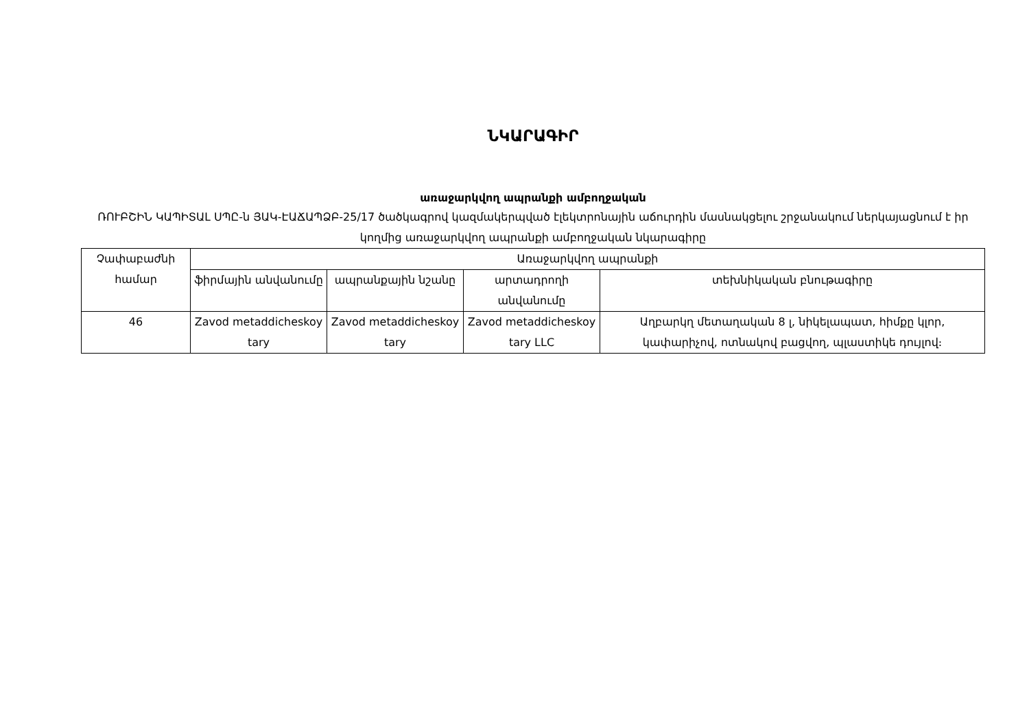ՆԿԱՐԱԳԻՐ
առաջարկվող ապրանքի ամբողջական
ՌՈՒԲՇԻՆ ԿԱՊԻՏԱԼ ՍՊԸ-ն ՅԱԿ-ԷԱՃԱՊՁԲ-25/17 ծածկագրով կազմակերպված էլեկտրոնային աճուրդին մասնակցելու շրջանակում ներկայացնում է իր կողմից առաջարկվող ապրանքի ամբողջական նկարագիրը
| Չափաբաժնի համար | Առաջարկվող ապրանքի | | | |
| --- | --- | --- | --- | --- |
| | ֆիրմային անվանումը | ապրանքային նշանը | արտադրողի անվանումը | տեխնիկական բնութագիրը |
| 46 | Zavod metaddicheskoy tary | Zavod metaddicheskoy tary | Zavod metaddicheskoy tary LLC | Աղբարկղ մետաղական 8 լ, նիկելապատ, հիմքը կլոր, կափարիչով, ոտնակով բացվող, պլաստիկե դույլով։ |